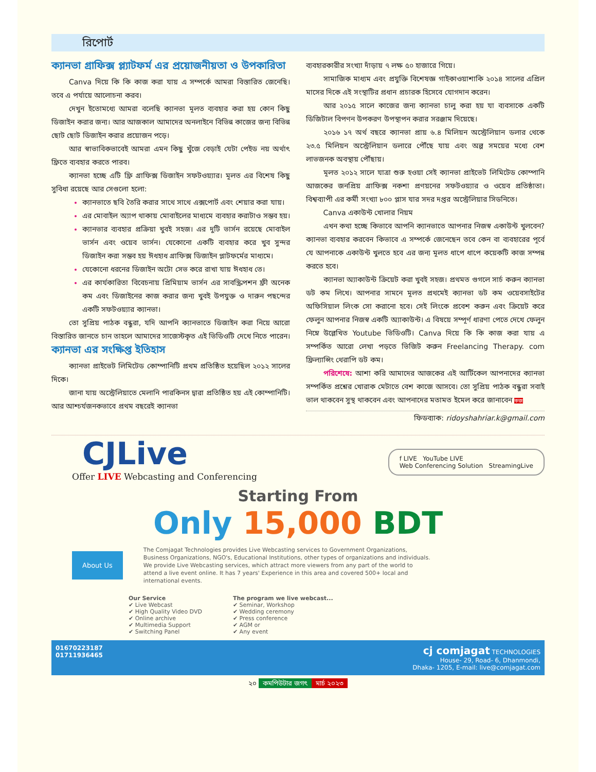রিপোর্ট
ক্যানভা গ্রাফিক্স প্ল্যাটফর্ম এর প্রয়োজনীয়তা ও উপকারিতা
Canva দিয়ে কি কি কাজ করা যায় এ সম্পর্কে আমরা বিস্তারিত জেনেছি। তবে এ পর্যায়ে আলোচনা করব।
দেখুন ইতোমধ্যে আমরা বলেছি ক্যানভা মূলত ব্যবহার করা হয় কোন কিছু ডিজাইন করার জন্য। আর আজকাল আমাদের অনলাইনে বিভিন্ন কাজের জন্য বিভিন্ন ছোট ছোট ডিজাইন করার প্রয়োজন পড়ে।
আর স্বাভাবিকভাবেই আমরা এমন কিছু খুঁজে বেড়াই যেটা পেইড নয় অর্থাৎ ফ্রিতে ব্যবহার করতে পারব।
ক্যানভা হচ্ছে এটি ফ্রি গ্রাফিক্স ডিজাইন সফটওয়্যার। মূলত এর বিশেষ কিছু সুবিধা রয়েছে আর সেগুলো হলো:
ক্যানভাতে ছবি তৈরি করার সাথে সাথে এক্সপোর্ট এবং শেয়ার করা যায়।
এর মোবাইল অ্যাপ থাকায় মোবাইলের মাধ্যমে ব্যবহার করাটাও সম্ভব হয়।
ক্যানভার ব্যবহার প্রক্রিয়া খুবই সহজ। এর দুটি ভার্সন রয়েছে মোবাইল ভার্সন এবং ওয়েব ভার্সন। যেকোনো একটি ব্যবহার করে খুব সুন্দর ডিজাইন করা সম্ভব হয় ঈধহাধ গ্রাফিক্স ডিজাইন প্লাটফর্মের মাধ্যমে।
যেকোনো ধরনের ডিজাইন অটো সেভ করে রাখা যায় ঈধহাধ তে।
এর কার্যকারিতা বিবেচনায় প্রিমিয়াম ভার্সন এর সাবস্ক্রিপশন ফ্রী অনেক কম এবং ডিজাইনের কাজ করার জন্য খুবই উপযুক্ত ও দারুন পছন্দের একটি সফটওয়্যার ক্যানভা।
তো সুপ্রিয় পাঠক বন্ধুরা, যদি আপনি ক্যানভাতে ডিজাইন করা নিয়ে আরো বিস্তারিত জানতে চান তাহলে আমাদের সাজেস্টকৃত এই ভিডিওটি দেখে নিতে পারেন।
ক্যানভা এর সংক্ষিপ্ত ইতিহাস
ক্যানভা প্রাইভেট লিমিটেড কোম্পানিটি প্রথম প্রতিষ্ঠিত হয়েছিল ২০১২ সালের দিকে।
জানা যায় অস্ট্রেলিয়াতে মেলানি পারকিনস দ্বারা প্রতিষ্ঠিত হয় এই কোম্পানিটি। আর আশ্চর্যজনকভাবে প্রথম বছরেই ক্যানভা
ব্যবহারকারীর সংখ্যা দাঁড়ায় ৭ লক্ষ ৫০ হাজারে গিয়ে।
সামাজিক মাধ্যম এবং প্রযুক্তি বিশেষজ্ঞ গাইকাওয়াশাকি ২০১৪ সালের এপ্রিল মাসের দিকে এই সংস্থাটির প্রধান প্রচারক হিসেবে যোগদান করেন।
আর ২০১৫ সালে কাজের জন্য ক্যানভা চালু করা হয় যা ব্যবসাকে একটি ডিজিটাল বিপণন উপকরণ উপস্থাপন করার সরঞ্জাম দিয়েছে।
২০১৬ ১৭ অর্থ বছরে ক্যানভা প্রায় ৬.৪ মিলিয়ন অস্ট্রেলিয়ান ডলার থেকে ২৩.৫ মিলিয়ন অস্ট্রেলিয়ান ডলারে পৌঁছে যায় এবং অল্প সময়ের মধ্যে বেশ লাভজনক অবস্থায় পৌঁছায়।
মূলত ২০১২ সালে যাত্রা শুরু হওয়া সেই ক্যানভা প্রাইভেট লিমিটেড কোম্পানি আজকের জনপ্রিয় গ্রাফিক্স নকশা প্রণয়নের সফটওয়্যার ও ওয়েব প্রতিষ্ঠাতা। বিশ্বব্যাপী এর কর্মী সংখ্যা ৮০০ প্লাস যার সদর দপ্তর অস্ট্রেলিয়ার সিডনিতে।
Canva একাউন্ট খোলার নিয়ম
এখন কথা হচ্ছে কিভাবে আপনি ক্যানভাতে আপনার নিজস্ব একাউন্ট খুলবেন? ক্যানভা ব্যবহার করবেন কিভাবে এ সম্পর্কে জেনেছেন তবে কেন বা ব্যবহারের পূর্বে যে আপনাকে একাউন্ট খুলতে হবে এর জন্য মূলত ধাপে ধাপে কয়েকটি কাজ সম্পন্ন করতে হবে।
ক্যানভা অ্যাকাউন্ট ক্রিয়েট করা খুবই সহজ। প্রথমত গুগলে সার্চ করুন ক্যানভা ডট কম লিখে। আপনার সামনে মূলত প্রথমেই ক্যানভা ডট কম ওয়েবসাইটের অফিসিয়াল লিংক সো করানো হবে। সেই লিংকে প্রবেশ করুন এবং ক্রিয়েট করে ফেলুন আপনার নিজস্ব একটি অ্যাকাউন্ট। এ বিষয়ে সম্পূর্ণ ধারণা পেতে দেখে ফেলুন নিম্নে উল্লেখিত Youtube ভিডিওটি। Canva দিয়ে কি কি কাজ করা যায় এ সম্পর্কিত আরো লেখা পড়তে ভিজিট করুন Freelancing Therapy. com ফ্রিল্যান্সিং থেরাপি ডট কম।
পরিশেষে: আশা করি আমাদের আজকের এই আর্টিকেল আপনাদের ক্যানভা সম্পর্কিত প্রশ্নের খোরাক মেটাতে বেশ কাজে আসবে। তো সুপ্রিয় পাঠক বন্ধুরা সবাই ভাল থাকবেন সুস্থ থাকবেন এবং আপনাদের মতামত ইমেল করে জানাবেন কজ
ফিডব্যাক: ridoyshahriar.k@gmail.com
CJLive
Offer LIVE Webcasting and Conferencing
f LIVE YouTube LIVE
Web Conferencing Solution StreamingLive
Starting From
Only 15,000 BDT
About Us
The Comjagat Technologies provides Live Webcasting services to Government Organizations, Business Organizations, NGO's, Educational Institutions, other types of organizations and individuals. We provide Live Webcasting services, which attract more viewers from any part of the world to attend a live event online. It has 7 years' Experience in this area and covered 500+ local and international events.
Our Service
✔ Live Webcast
✔ High Quality Video DVD
✔ Online archive
✔ Multimedia Support
✔ Switching Panel
The program we live webcast...
✔ Seminar, Workshop
✔ Wedding ceremony
✔ Press conference
✔ AGM or
✔ Any event
01670223187
01711936465
cj comjagat TECHNOLOGIES
House- 29, Road- 6, Dhanmondi,
Dhaka- 1205, E-mail: live@comjagat.com
২০ কমপিউটার জগৎ মার্চ ২০২৩